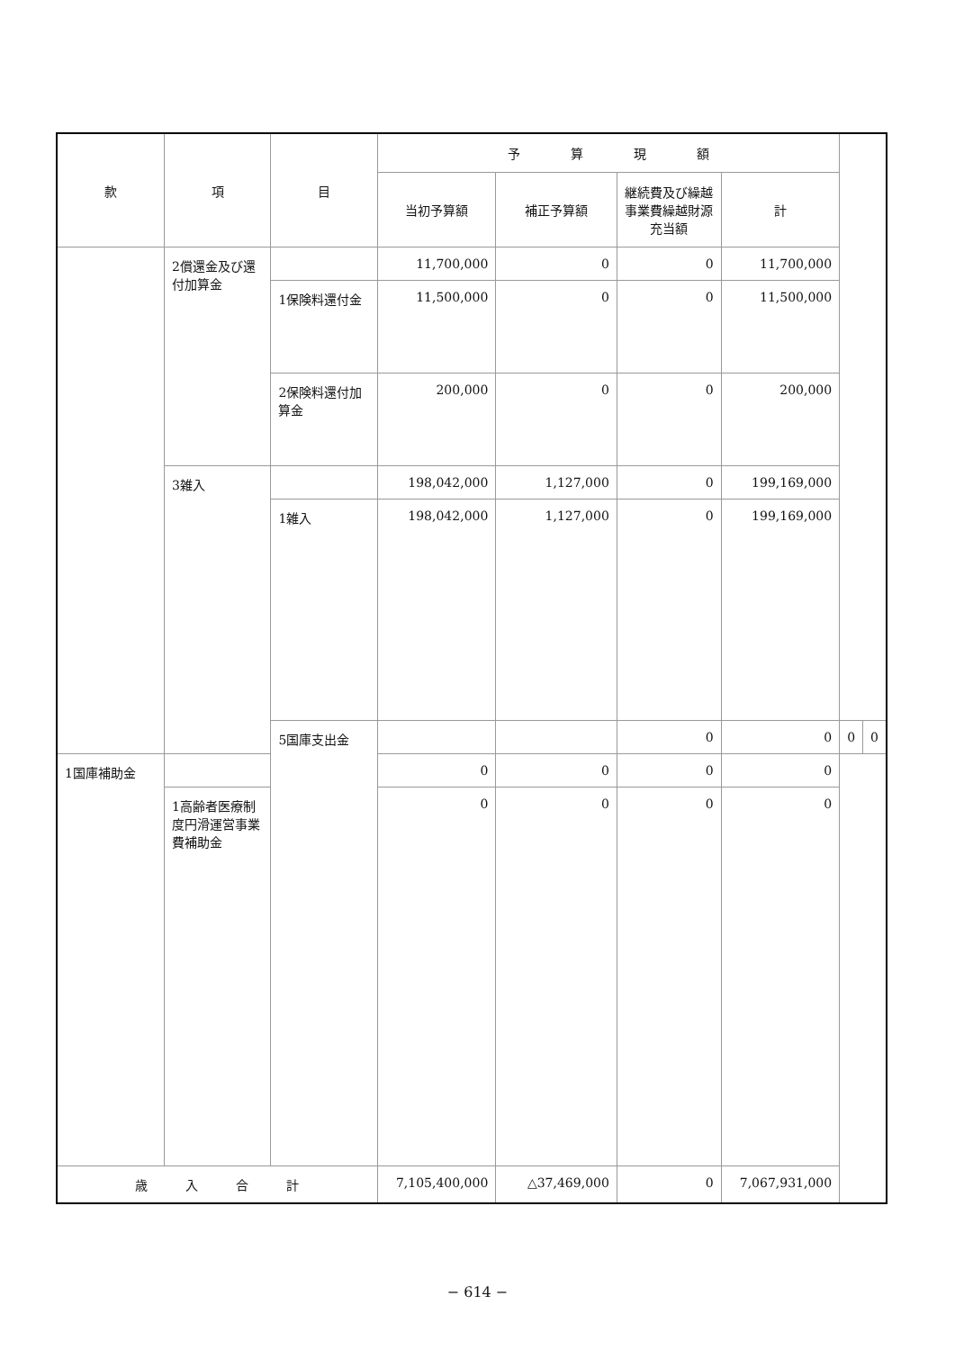| 款 | 項 | 目 | 予 算 現 額 | | | | | |
| --- | --- | --- | --- | --- | --- | --- | --- | --- |
| | | | 当初予算額 | 補正予算額 | 継続費及び繰越事業費繰越財源充当額 | 計 | | |
| | 2償還金及び還付加算金 | | 11,700,000 | 0 | 0 | 11,700,000 | | |
| | | 1保険料還付金 | 11,500,000 | 0 | 0 | 11,500,000 | | |
| | | 2保険料還付加算金 | 200,000 | 0 | 0 | 200,000 | | |
| | 3雑入 | | 198,042,000 | 1,127,000 | 0 | 199,169,000 | | |
| | | 1雑入 | 198,042,000 | 1,127,000 | 0 | 199,169,000 | | |
| | | 5国庫支出金 | | | 0 | 0 | 0 | 0 |
| 1国庫補助金 | | | 0 | 0 | 0 | 0 | | |
| | 1高齢者医療制度円滑運営事業費補助金 | | 0 | 0 | 0 | 0 | | |
| 歳 入 合 計 | | | 7,105,400,000 | △37,469,000 | 0 | 7,067,931,000 | | |
− 614 −